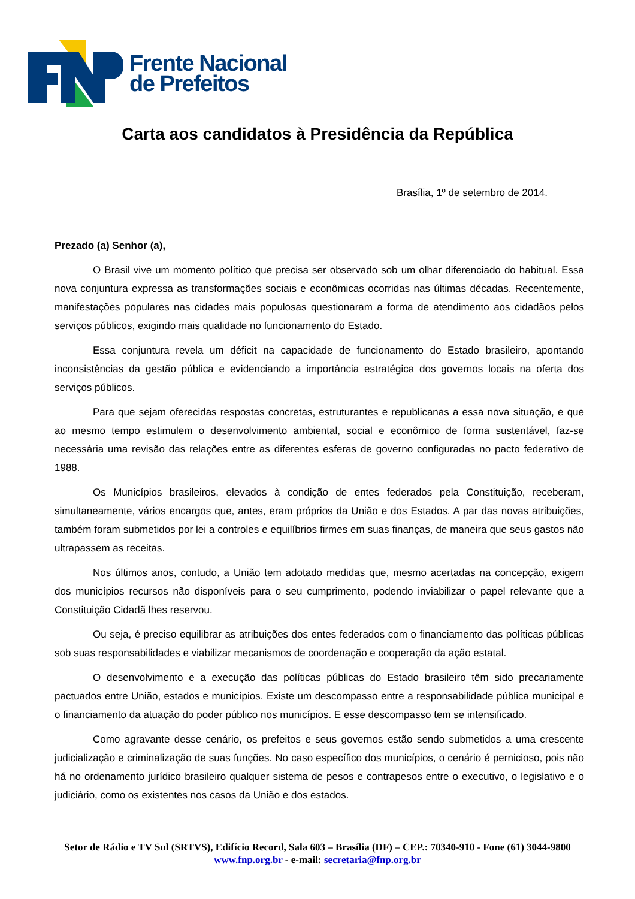Frente Nacional
de Prefeitos
Carta aos candidatos à Presidência da República
Brasília, 1º de setembro de 2014.
Prezado (a) Senhor (a),
O Brasil vive um momento político que precisa ser observado sob um olhar diferenciado do habitual. Essa nova conjuntura expressa as transformações sociais e econômicas ocorridas nas últimas décadas. Recentemente, manifestações populares nas cidades mais populosas questionaram a forma de atendimento aos cidadãos pelos serviços públicos, exigindo mais qualidade no funcionamento do Estado.
Essa conjuntura revela um déficit na capacidade de funcionamento do Estado brasileiro, apontando inconsistências da gestão pública e evidenciando a importância estratégica dos governos locais na oferta dos serviços públicos.
Para que sejam oferecidas respostas concretas, estruturantes e republicanas a essa nova situação, e que ao mesmo tempo estimulem o desenvolvimento ambiental, social e econômico de forma sustentável, faz-se necessária uma revisão das relações entre as diferentes esferas de governo configuradas no pacto federativo de 1988.
Os Municípios brasileiros, elevados à condição de entes federados pela Constituição, receberam, simultaneamente, vários encargos que, antes, eram próprios da União e dos Estados. A par das novas atribuições, também foram submetidos por lei a controles e equilíbrios firmes em suas finanças, de maneira que seus gastos não ultrapassem as receitas.
Nos últimos anos, contudo, a União tem adotado medidas que, mesmo acertadas na concepção, exigem dos municípios recursos não disponíveis para o seu cumprimento, podendo inviabilizar o papel relevante que a Constituição Cidadã lhes reservou.
Ou seja, é preciso equilibrar as atribuições dos entes federados com o financiamento das políticas públicas sob suas responsabilidades e viabilizar mecanismos de coordenação e cooperação da ação estatal.
O desenvolvimento e a execução das políticas públicas do Estado brasileiro têm sido precariamente pactuados entre União, estados e municípios. Existe um descompasso entre a responsabilidade pública municipal e o financiamento da atuação do poder público nos municípios. E esse descompasso tem se intensificado.
Como agravante desse cenário, os prefeitos e seus governos estão sendo submetidos a uma crescente judicialização e criminalização de suas funções. No caso específico dos municípios, o cenário é pernicioso, pois não há no ordenamento jurídico brasileiro qualquer sistema de pesos e contrapesos entre o executivo, o legislativo e o judiciário, como os existentes nos casos da União e dos estados.
Setor de Rádio e TV Sul (SRTVS), Edifício Record, Sala 603 – Brasília (DF) – CEP.: 70340-910 - Fone (61) 3044-9800
www.fnp.org.br - e-mail: secretaria@fnp.org.br